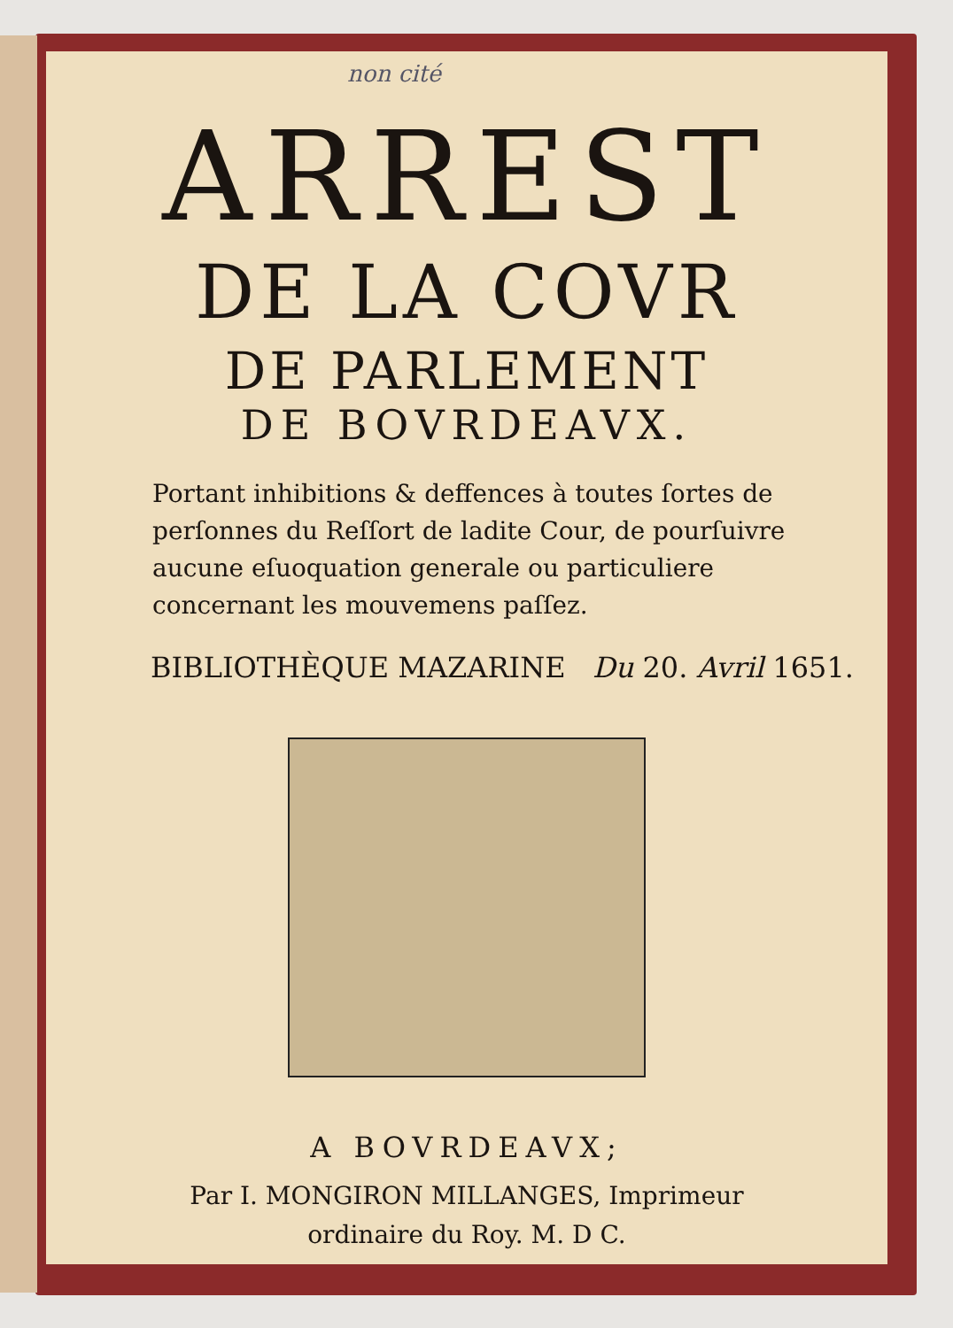non cité
ARREST
DE LA COVR
DE PARLEMENT
DE BOVRDEAVX.
Portant inhibitions & deffences à toutes ſortes de perſonnes du Reſſort de ladite Cour, de pourſuivre aucune eſuoquation generale ou particuliere concernant les mouvemens paſſez.
BIBLIOTHÈQUE MAZARINE Du 20. Avril 1651.
A BOVRDEAVX;
Par I. MONGIRON MILLANGES, Imprimeur
ordinaire du Roy. M. D C.